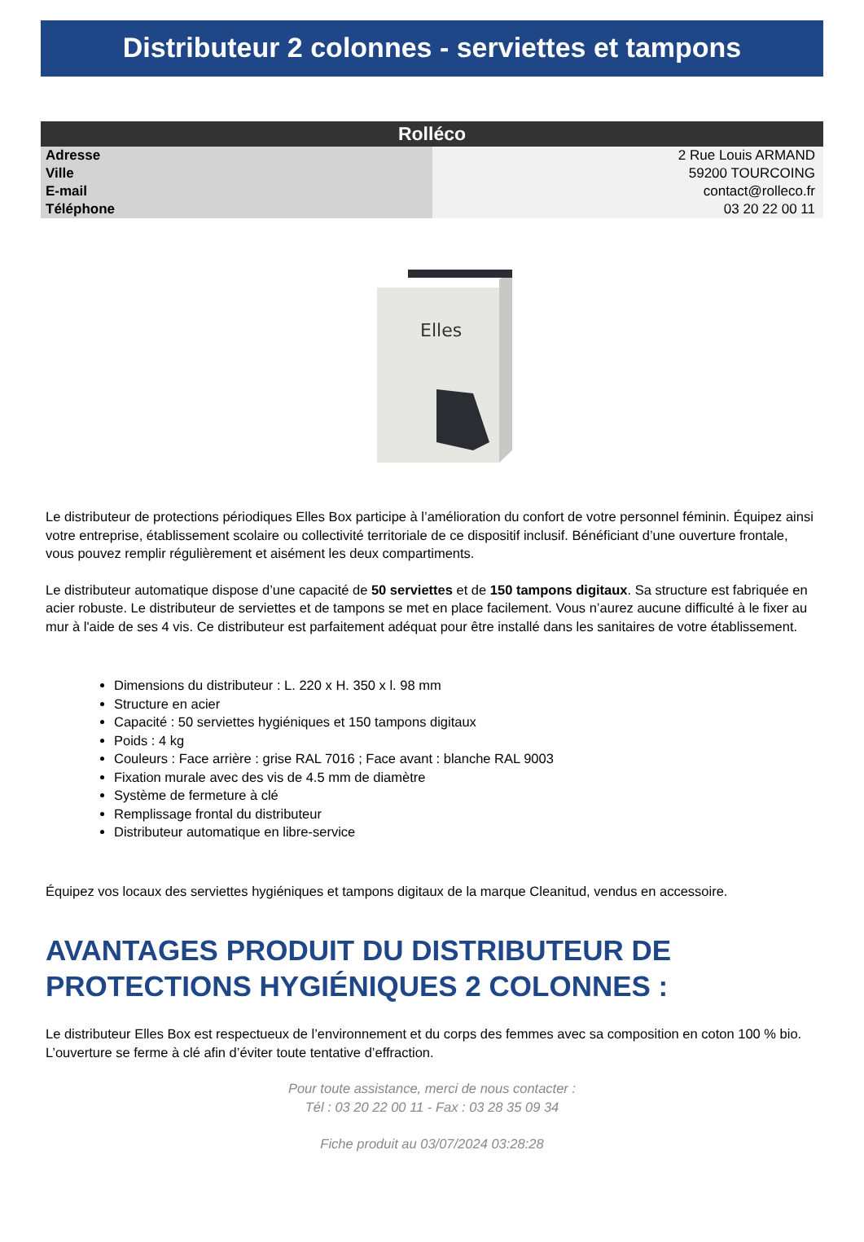Distributeur 2 colonnes - serviettes et tampons
| Rolléco | |
| --- | --- |
| Adresse | 2 Rue Louis ARMAND |
| Ville | 59200 TOURCOING |
| E-mail | contact@rolleco.fr |
| Téléphone | 03 20 22 00 11 |
Elles
Le distributeur de protections périodiques Elles Box participe à l’amélioration du confort de votre personnel féminin. Équipez ainsi votre entreprise, établissement scolaire ou collectivité territoriale de ce dispositif inclusif. Bénéficiant d’une ouverture frontale, vous pouvez remplir régulièrement et aisément les deux compartiments.
Le distributeur automatique dispose d’une capacité de 50 serviettes et de 150 tampons digitaux. Sa structure est fabriquée en acier robuste. Le distributeur de serviettes et de tampons se met en place facilement. Vous n’aurez aucune difficulté à le fixer au mur à l'aide de ses 4 vis. Ce distributeur est parfaitement adéquat pour être installé dans les sanitaires de votre établissement.
Dimensions du distributeur : L. 220 x H. 350 x l. 98 mm
Structure en acier
Capacité : 50 serviettes hygiéniques et 150 tampons digitaux
Poids : 4 kg
Couleurs : Face arrière : grise RAL 7016 ; Face avant : blanche RAL 9003
Fixation murale avec des vis de 4.5 mm de diamètre
Système de fermeture à clé
Remplissage frontal du distributeur
Distributeur automatique en libre-service
Équipez vos locaux des serviettes hygiéniques et tampons digitaux de la marque Cleanitud, vendus en accessoire.
AVANTAGES PRODUIT DU DISTRIBUTEUR DE PROTECTIONS HYGIÉNIQUES 2 COLONNES :
Le distributeur Elles Box est respectueux de l’environnement et du corps des femmes avec sa composition en coton 100 % bio. L’ouverture se ferme à clé afin d’éviter toute tentative d’effraction.
Pour toute assistance, merci de nous contacter :
Tél : 03 20 22 00 11 - Fax : 03 28 35 09 34
Fiche produit au 03/07/2024 03:28:28